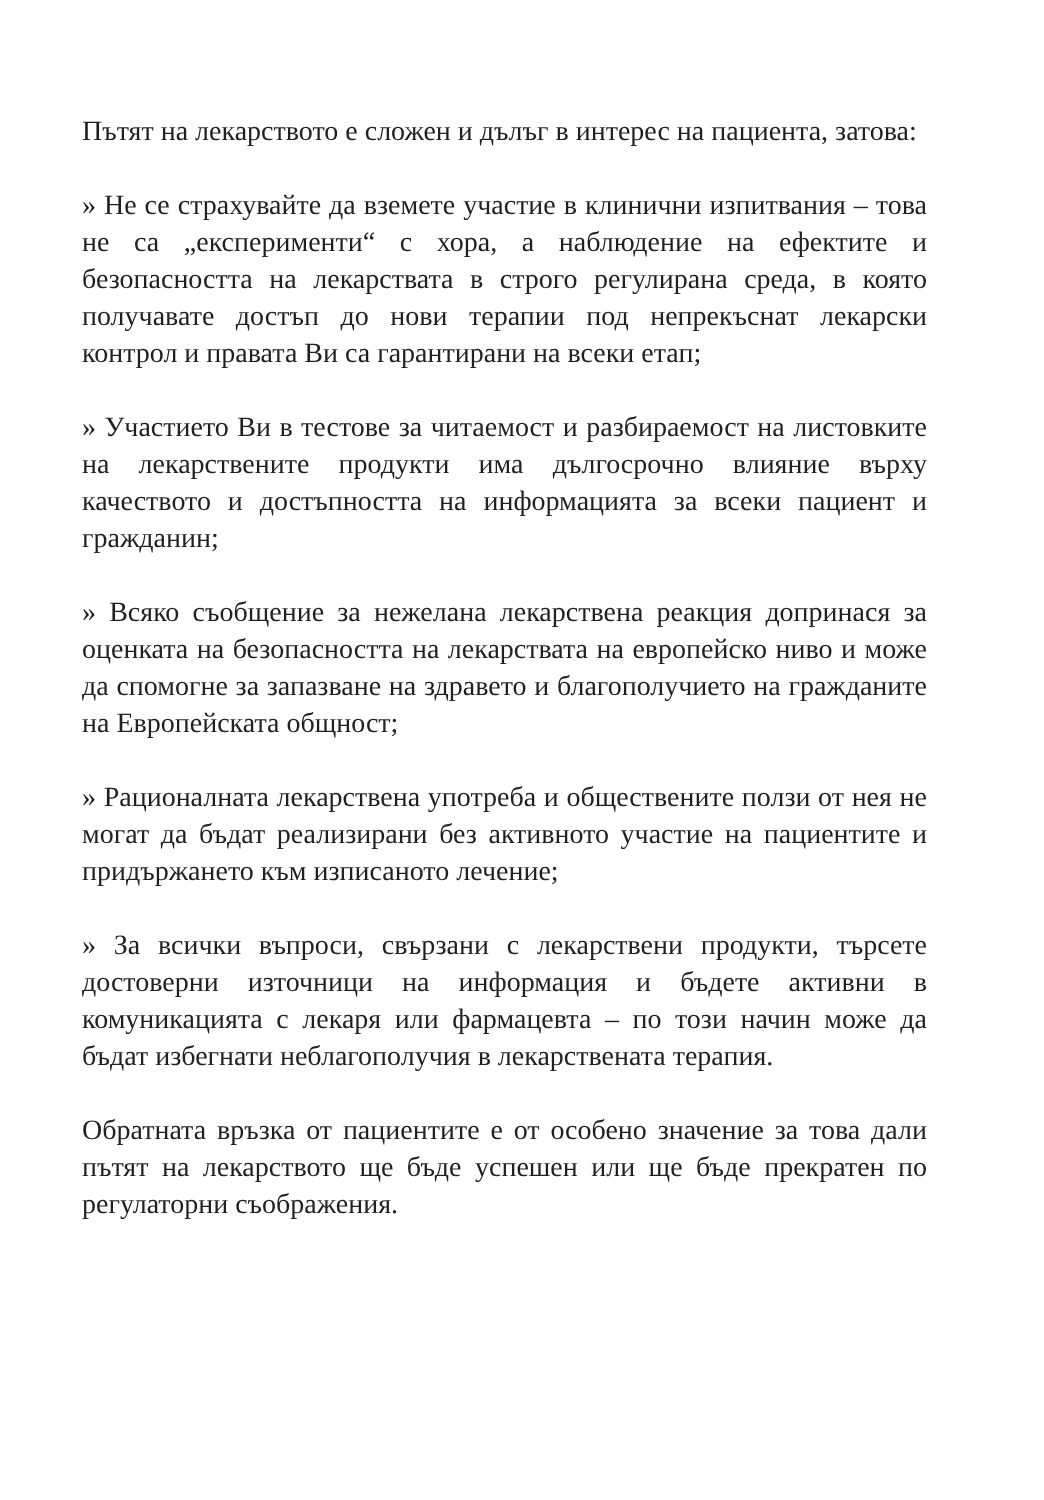Пътят на лекарството е сложен и дълъг в интерес на пациента, затова:
» Не се страхувайте да вземете участие в клинични изпитвания – това не са „експерименти“ с хора, а наблюдение на ефектите и безопасността на лекарствата в строго регулирана среда, в която получавате достъп до нови терапии под непрекъснат лекарски контрол и правата Ви са гарантирани на всеки етап;
» Участието Ви в тестове за читаемост и разбираемост на листовките на лекарствените продукти има дългосрочно влияние върху качеството и достъпността на информацията за всеки пациент и гражданин;
» Всяко съобщение за нежелана лекарствена реакция допринася за оценката на безопасността на лекарствата на европейско ниво и може да спомогне за запазване на здравето и благополучието на гражданите на Европейската общност;
» Рационалната лекарствена употреба и обществените ползи от нея не могат да бъдат реализирани без активното участие на пациентите и придържането към изписаното лечение;
» За всички въпроси, свързани с лекарствени продукти, търсете достоверни източници на информация и бъдете активни в комуникацията с лекаря или фармацевта – по този начин може да бъдат избегнати неблагополучия в лекарствената терапия.
Обратната връзка от пациентите е от особено значение за това дали пътят на лекарството ще бъде успешен или ще бъде прекратен по регулаторни съображения.